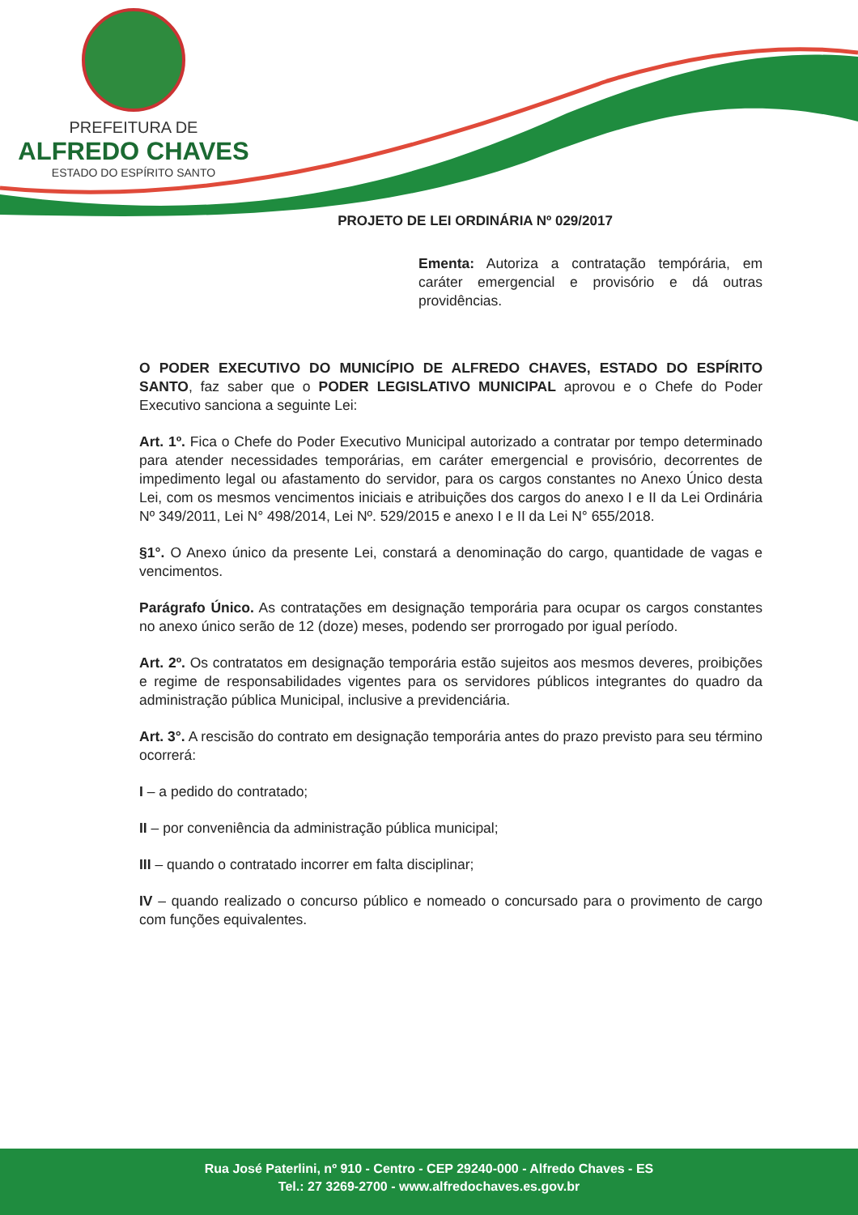PREFEITURA DE
ALFREDO CHAVES
ESTADO DO ESPÍRITO SANTO
PROJETO DE LEI ORDINÁRIA Nº 029/2017
Ementa: Autoriza a contratação tempórária, em caráter emergencial e provisório e dá outras providências.
O PODER EXECUTIVO DO MUNICÍPIO DE ALFREDO CHAVES, ESTADO DO ESPÍRITO SANTO, faz saber que o PODER LEGISLATIVO MUNICIPAL aprovou e o Chefe do Poder Executivo sanciona a seguinte Lei:
Art. 1º. Fica o Chefe do Poder Executivo Municipal autorizado a contratar por tempo determinado para atender necessidades temporárias, em caráter emergencial e provisório, decorrentes de impedimento legal ou afastamento do servidor, para os cargos constantes no Anexo Único desta Lei, com os mesmos vencimentos iniciais e atribuições dos cargos do anexo I e II da Lei Ordinária Nº 349/2011, Lei N° 498/2014, Lei Nº. 529/2015 e anexo I e II da Lei N° 655/2018.
§1°. O Anexo único da presente Lei, constará a denominação do cargo, quantidade de vagas e vencimentos.
Parágrafo Único. As contratações em designação temporária para ocupar os cargos constantes no anexo único serão de 12 (doze) meses, podendo ser prorrogado por igual período.
Art. 2º. Os contratatos em designação temporária estão sujeitos aos mesmos deveres, proibições e regime de responsabilidades vigentes para os servidores públicos integrantes do quadro da administração pública Municipal, inclusive a previdenciária.
Art. 3°. A rescisão do contrato em designação temporária antes do prazo previsto para seu término ocorrerá:
I – a pedido do contratado;
II – por conveniência da administração pública municipal;
III – quando o contratado incorrer em falta disciplinar;
IV – quando realizado o concurso público e nomeado o concursado para o provimento de cargo com funções equivalentes.
Rua José Paterlini, nº 910 - Centro - CEP 29240-000 - Alfredo Chaves - ES
Tel.: 27 3269-2700 - www.alfredochaves.es.gov.br